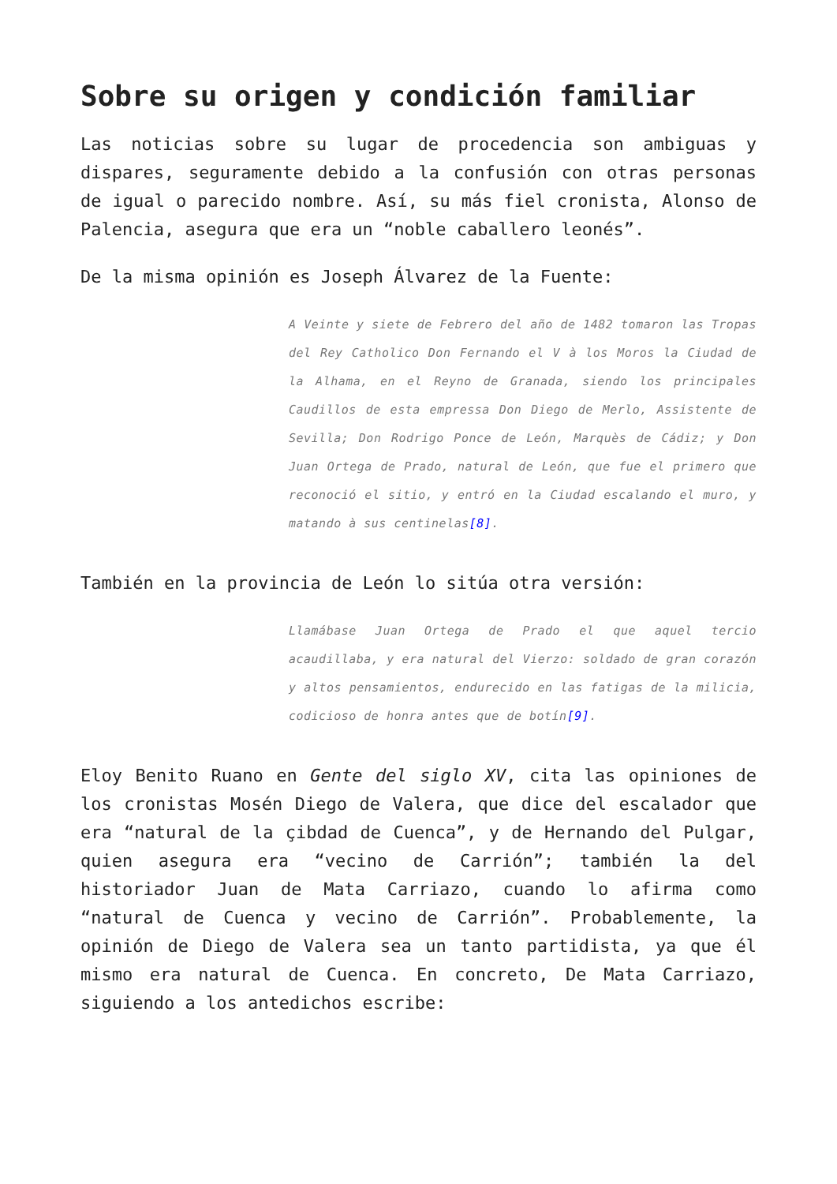Sobre su origen y condición familiar
Las noticias sobre su lugar de procedencia son ambiguas y dispares, seguramente debido a la confusión con otras personas de igual o parecido nombre. Así, su más fiel cronista, Alonso de Palencia, asegura que era un “noble caballero leonés”.
De la misma opinión es Joseph Álvarez de la Fuente:
A Veinte y siete de Febrero del año de 1482 tomaron las Tropas del Rey Catholico Don Fernando el V à los Moros la Ciudad de la Alhama, en el Reyno de Granada, siendo los principales Caudillos de esta empressa Don Diego de Merlo, Assistente de Sevilla; Don Rodrigo Ponce de León, Marquès de Cádiz; y Don Juan Ortega de Prado, natural de León, que fue el primero que reconoció el sitio, y entró en la Ciudad escalando el muro, y matando à sus centinelas[8].
También en la provincia de León lo sitúa otra versión:
Llamábase Juan Ortega de Prado el que aquel tercio acaudillaba, y era natural del Vierzo: soldado de gran corazón y altos pensamientos, endurecido en las fatigas de la milicia, codicioso de honra antes que de botín[9].
Eloy Benito Ruano en Gente del siglo XV, cita las opiniones de los cronistas Mosén Diego de Valera, que dice del escalador que era “natural de la çibdad de Cuenca”, y de Hernando del Pulgar, quien asegura era “vecino de Carrión”; también la del historiador Juan de Mata Carriazo, cuando lo afirma como “natural de Cuenca y vecino de Carrión”. Probablemente, la opinión de Diego de Valera sea un tanto partidista, ya que él mismo era natural de Cuenca. En concreto, De Mata Carriazo, siguiendo a los antedichos escribe: